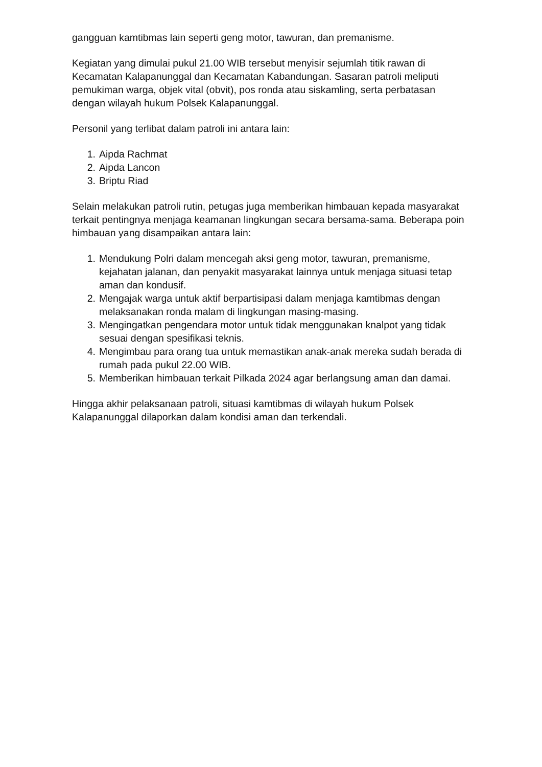gangguan kamtibmas lain seperti geng motor, tawuran, dan premanisme.
Kegiatan yang dimulai pukul 21.00 WIB tersebut menyisir sejumlah titik rawan di Kecamatan Kalapanunggal dan Kecamatan Kabandungan. Sasaran patroli meliputi pemukiman warga, objek vital (obvit), pos ronda atau siskamling, serta perbatasan dengan wilayah hukum Polsek Kalapanunggal.
Personil yang terlibat dalam patroli ini antara lain:
1. Aipda Rachmat
2. Aipda Lancon
3. Briptu Riad
Selain melakukan patroli rutin, petugas juga memberikan himbauan kepada masyarakat terkait pentingnya menjaga keamanan lingkungan secara bersama-sama. Beberapa poin himbauan yang disampaikan antara lain:
1. Mendukung Polri dalam mencegah aksi geng motor, tawuran, premanisme, kejahatan jalanan, dan penyakit masyarakat lainnya untuk menjaga situasi tetap aman dan kondusif.
2. Mengajak warga untuk aktif berpartisipasi dalam menjaga kamtibmas dengan melaksanakan ronda malam di lingkungan masing-masing.
3. Mengingatkan pengendara motor untuk tidak menggunakan knalpot yang tidak sesuai dengan spesifikasi teknis.
4. Mengimbau para orang tua untuk memastikan anak-anak mereka sudah berada di rumah pada pukul 22.00 WIB.
5. Memberikan himbauan terkait Pilkada 2024 agar berlangsung aman dan damai.
Hingga akhir pelaksanaan patroli, situasi kamtibmas di wilayah hukum Polsek Kalapanunggal dilaporkan dalam kondisi aman dan terkendali.